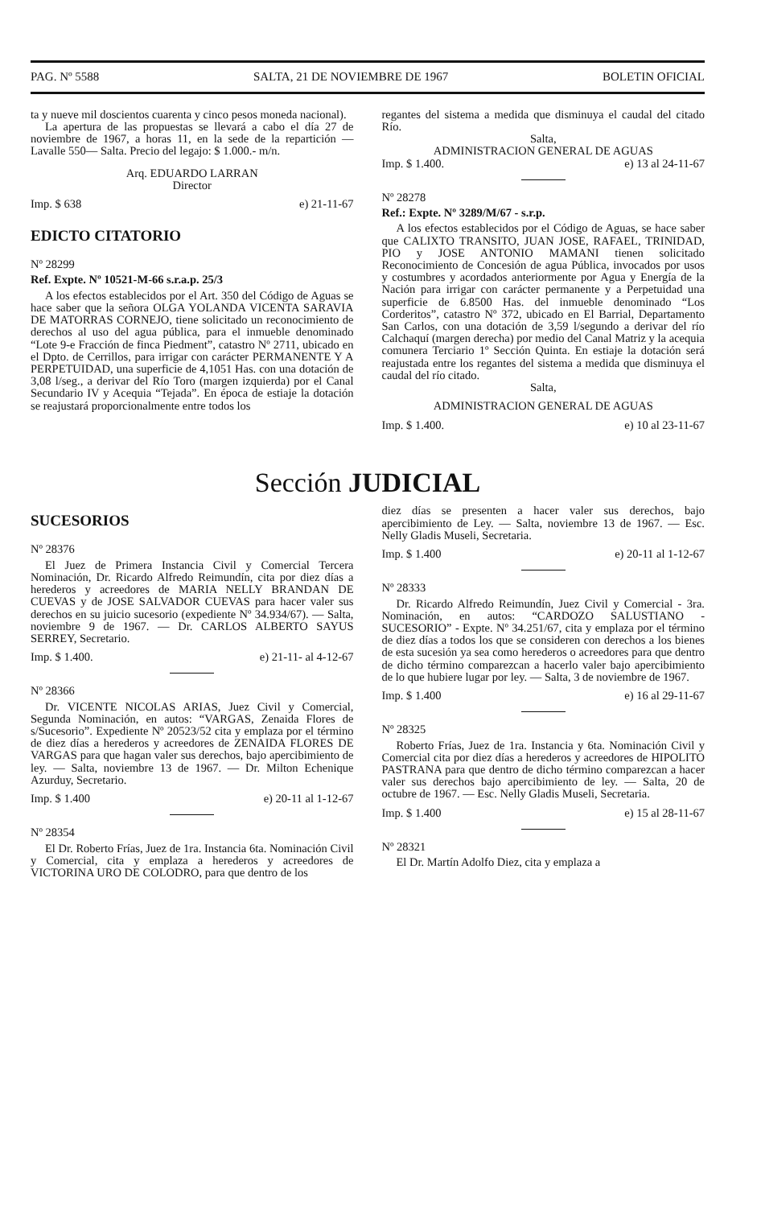PAG. Nº 5588 SALTA, 21 DE NOVIEMBRE DE 1967 BOLETIN OFICIAL
ta y nueve mil doscientos cuarenta y cinco pesos moneda nacional).
La apertura de las propuestas se llevará a cabo el día 27 de noviembre de 1967, a horas 11, en la sede de la repartición —Lavalle 550— Salta. Precio del legajo: $ 1.000.- m/n.
Arq. EDUARDO LARRAN
Director
Imp. $ 638 e) 21-11-67
EDICTO CITATORIO
Nº 28299
Ref. Expte. Nº 10521-M-66 s.r.a.p. 25/3
A los efectos establecidos por el Art. 350 del Código de Aguas se hace saber que la señora OLGA YOLANDA VICENTA SARAVIA DE MATORRAS CORNEJO, tiene solicitado un reconocimiento de derechos al uso del agua pública, para el inmueble denominado “Lote 9-e Fracción de finca Piedment”, catastro Nº 2711, ubicado en el Dpto. de Cerrillos, para irrigar con carácter PERMANENTE Y A PERPETUIDAD, una superficie de 4,1051 Has. con una dotación de 3,08 l/seg., a derivar del Río Toro (margen izquierda) por el Canal Secundario IV y Acequia “Tejada”. En época de estiaje la dotación se reajustará proporcionalmente entre todos los
regantes del sistema a medida que disminuya el caudal del citado Río.
Salta,
ADMINISTRACION GENERAL DE AGUAS
Imp. $ 1.400. e) 13 al 24-11-67
Nº 28278
Ref.: Expte. Nº 3289/M/67 - s.r.p.
A los efectos establecidos por el Código de Aguas, se hace saber que CALIXTO TRANSITO, JUAN JOSE, RAFAEL, TRINIDAD, PIO y JOSE ANTONIO MAMANI tienen solicitado Reconocimiento de Concesión de agua Pública, invocados por usos y costumbres y acordados anteriormente por Agua y Energía de la Nación para irrigar con carácter permanente y a Perpetuidad una superficie de 6.8500 Has. del inmueble denominado “Los Corderitos”, catastro Nº 372, ubicado en El Barrial, Departamento San Carlos, con una dotación de 3,59 l/segundo a derivar del río Calchaquí (margen derecha) por medio del Canal Matriz y la acequia comunera Terciario 1º Sección Quinta. En estiaje la dotación será reajustada entre los regantes del sistema a medida que disminuya el caudal del río citado.
Salta,
ADMINISTRACION GENERAL DE AGUAS
Imp. $ 1.400. e) 10 al 23-11-67
Sección JUDICIAL
SUCESORIOS
Nº 28376
El Juez de Primera Instancia Civil y Comercial Tercera Nominación, Dr. Ricardo Alfredo Reimundín, cita por diez días a herederos y acreedores de MARIA NELLY BRANDAN DE CUEVAS y de JOSE SALVADOR CUEVAS para hacer valer sus derechos en su juicio sucesorio (expediente Nº 34.934/67). — Salta, noviembre 9 de 1967. — Dr. CARLOS ALBERTO SAYUS SERREY, Secretario.
Imp. $ 1.400. e) 21-11- al 4-12-67
Nº 28366
Dr. VICENTE NICOLAS ARIAS, Juez Civil y Comercial, Segunda Nominación, en autos: “VARGAS, Zenaida Flores de s/Sucesorio”. Expediente Nº 20523/52 cita y emplaza por el término de diez días a herederos y acreedores de ZENAIDA FLORES DE VARGAS para que hagan valer sus derechos, bajo apercibimiento de ley. — Salta, noviembre 13 de 1967. — Dr. Milton Echenique Azurduy, Secretario.
Imp. $ 1.400 e) 20-11 al 1-12-67
Nº 28354
El Dr. Roberto Frías, Juez de 1ra. Instancia 6ta. Nominación Civil y Comercial, cita y emplaza a herederos y acreedores de VICTORINA URO DE COLODRO, para que dentro de los
diez días se presenten a hacer valer sus derechos, bajo apercibimiento de Ley. — Salta, noviembre 13 de 1967. — Esc. Nelly Gladis Museli, Secretaria.
Imp. $ 1.400 e) 20-11 al 1-12-67
Nº 28333
Dr. Ricardo Alfredo Reimundín, Juez Civil y Comercial - 3ra. Nominación, en autos: “CARDOZO SALUSTIANO - SUCESORIO” - Expte. Nº 34.251/67, cita y emplaza por el término de diez días a todos los que se consideren con derechos a los bienes de esta sucesión ya sea como herederos o acreedores para que dentro de dicho término comparezcan a hacerlo valer bajo apercibimiento de lo que hubiere lugar por ley. — Salta, 3 de noviembre de 1967.
Imp. $ 1.400 e) 16 al 29-11-67
Nº 28325
Roberto Frías, Juez de 1ra. Instancia y 6ta. Nominación Civil y Comercial cita por diez días a herederos y acreedores de HIPOLITO PASTRANA para que dentro de dicho término comparezcan a hacer valer sus derechos bajo apercibimiento de ley. — Salta, 20 de octubre de 1967. — Esc. Nelly Gladis Museli, Secretaria.
Imp. $ 1.400 e) 15 al 28-11-67
Nº 28321
El Dr. Martín Adolfo Diez, cita y emplaza a